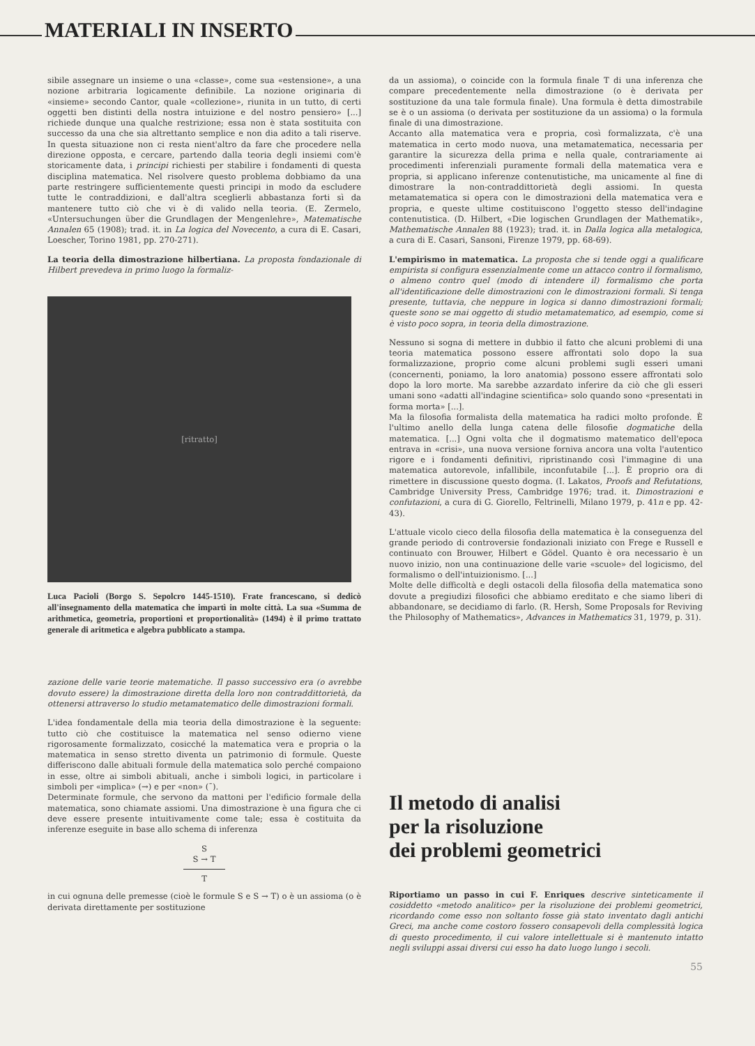MATERIALI IN INSERTO
sibile assegnare un insieme o una «classe», come sua «estensione», a una nozione arbitraria logicamente definibile. La nozione originaria di «insieme» secondo Cantor, quale «collezione», riunita in un tutto, di certi oggetti ben distinti della nostra intuizione e del nostro pensiero» [...] richiede dunque una qualche restrizione; essa non è stata sostituita con successo da una che sia altrettanto semplice e non dia adito a tali riserve. In questa situazione non ci resta nient'altro da fare che procedere nella direzione opposta, e cercare, partendo dalla teoria degli insiemi com'è storicamente data, i principi richiesti per stabilire i fondamenti di questa disciplina matematica. Nel risolvere questo problema dobbiamo da una parte restringere sufficientemente questi principi in modo da escludere tutte le contraddizioni, e dall'altra sceglierli abbastanza forti sì da mantenere tutto ciò che vi è di valido nella teoria. (E. Zermelo, «Untersuchungen über die Grundlagen der Mengenlehre», Matematische Annalen 65 (1908); trad. it. in La logica del Novecento, a cura di E. Casari, Loescher, Torino 1981, pp. 270-271).
La teoria della dimostrazione hilbertiana. La proposta fondazionale di Hilbert prevedeva in primo luogo la formaliz-
[ritratto]
Luca Pacioli (Borgo S. Sepolcro 1445-1510). Frate francescano, si dedicò all'insegnamento della matematica che impartì in molte città. La sua «Summa de arithmetica, geometria, proportioni et proportionalità» (1494) è il primo trattato generale di aritmetica e algebra pubblicato a stampa.
zazione delle varie teorie matematiche. Il passo successivo era (o avrebbe dovuto essere) la dimostrazione diretta della loro non contraddittorietà, da ottenersi attraverso lo studio metamatematico delle dimostrazioni formali.
L'idea fondamentale della mia teoria della dimostrazione è la seguente: tutto ciò che costituisce la matematica nel senso odierno viene rigorosamente formalizzato, cosicché la matematica vera e propria o la matematica in senso stretto diventa un patrimonio di formule. Queste differiscono dalle abituali formule della matematica solo perché compaiono in esse, oltre ai simboli abituali, anche i simboli logici, in particolare i simboli per «implica» (→) e per «non» (¯).
Determinate formule, che servono da mattoni per l'edificio formale della matematica, sono chiamate assiomi. Una dimostrazione è una figura che ci deve essere presente intuitivamente come tale; essa è costituita da inferenze eseguite in base allo schema di inferenza
S
S → T
T
in cui ognuna delle premesse (cioè le formule S e S → T) o è un assioma (o è derivata direttamente per sostituzione
da un assioma), o coincide con la formula finale T di una inferenza che compare precedentemente nella dimostrazione (o è derivata per sostituzione da una tale formula finale). Una formula è detta dimostrabile se è o un assioma (o derivata per sostituzione da un assioma) o la formula finale di una dimostrazione.
Accanto alla matematica vera e propria, così formalizzata, c'è una matematica in certo modo nuova, una metamatematica, necessaria per garantire la sicurezza della prima e nella quale, contrariamente ai procedimenti inferenziali puramente formali della matematica vera e propria, si applicano inferenze contenutistiche, ma unicamente al fine di dimostrare la non-contraddittorietà degli assiomi. In questa metamatematica si opera con le dimostrazioni della matematica vera e propria, e queste ultime costituiscono l'oggetto stesso dell'indagine contenutistica. (D. Hilbert, «Die logischen Grundlagen der Mathematik», Mathematische Annalen 88 (1923); trad. it. in Dalla logica alla metalogica, a cura di E. Casari, Sansoni, Firenze 1979, pp. 68-69).
L'empirismo in matematica. La proposta che si tende oggi a qualificare empirista si configura essenzialmente come un attacco contro il formalismo, o almeno contro quel (modo di intendere il) formalismo che porta all'identificazione delle dimostrazioni con le dimostrazioni formali. Si tenga presente, tuttavia, che neppure in logica si danno dimostrazioni formali; queste sono se mai oggetto di studio metamatematico, ad esempio, come si è visto poco sopra, in teoria della dimostrazione.
Nessuno si sogna di mettere in dubbio il fatto che alcuni problemi di una teoria matematica possono essere affrontati solo dopo la sua formalizzazione, proprio come alcuni problemi sugli esseri umani (concernenti, poniamo, la loro anatomia) possono essere affrontati solo dopo la loro morte. Ma sarebbe azzardato inferire da ciò che gli esseri umani sono «adatti all'indagine scientifica» solo quando sono «presentati in forma morta» [...].
Ma la filosofia formalista della matematica ha radici molto profonde. È l'ultimo anello della lunga catena delle filosofie dogmatiche della matematica. [...] Ogni volta che il dogmatismo matematico dell'epoca entrava in «crisi», una nuova versione forniva ancora una volta l'autentico rigore e i fondamenti definitivi, ripristinando così l'immagine di una matematica autorevole, infallibile, inconfutabile [...]. È proprio ora di rimettere in discussione questo dogma. (I. Lakatos, Proofs and Refutations, Cambridge University Press, Cambridge 1976; trad. it. Dimostrazioni e confutazioni, a cura di G. Giorello, Feltrinelli, Milano 1979, p. 41n e pp. 42-43).
L'attuale vicolo cieco della filosofia della matematica è la conseguenza del grande periodo di controversie fondazionali iniziato con Frege e Russell e continuato con Brouwer, Hilbert e Gödel. Quanto è ora necessario è un nuovo inizio, non una continuazione delle varie «scuole» del logicismo, del formalismo o dell'intuizionismo. [...]
Molte delle difficoltà e degli ostacoli della filosofia della matematica sono dovute a pregiudizi filosofici che abbiamo ereditato e che siamo liberi di abbandonare, se decidiamo di farlo. (R. Hersh, Some Proposals for Reviving the Philosophy of Mathematics», Advances in Mathematics 31, 1979, p. 31).
Il metodo di analisi
per la risoluzione
dei problemi geometrici
Riportiamo un passo in cui F. Enriques descrive sinteticamente il cosiddetto «metodo analitico» per la risoluzione dei problemi geometrici, ricordando come esso non soltanto fosse già stato inventato dagli antichi Greci, ma anche come costoro fossero consapevoli della complessità logica di questo procedimento, il cui valore intellettuale si è mantenuto intatto negli sviluppi assai diversi cui esso ha dato luogo lungo i secoli.
55